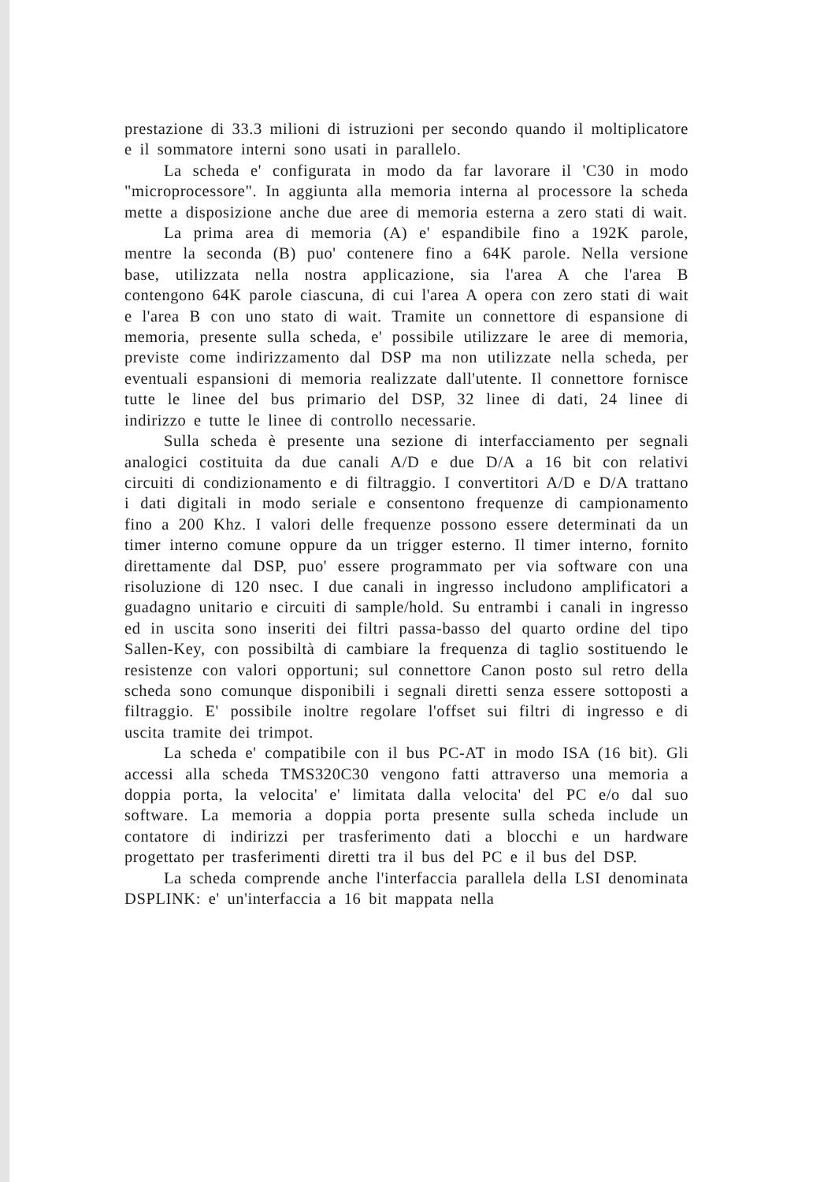prestazione di 33.3 milioni di istruzioni per secondo quando il moltiplicatore e il sommatore interni sono usati in parallelo.
La scheda e' configurata in modo da far lavorare il 'C30 in modo "microprocessore". In aggiunta alla memoria interna al processore la scheda mette a disposizione anche due aree di memoria esterna a zero stati di wait.
La prima area di memoria (A) e' espandibile fino a 192K parole, mentre la seconda (B) puo' contenere fino a 64K parole. Nella versione base, utilizzata nella nostra applicazione, sia l'area A che l'area B contengono 64K parole ciascuna, di cui l'area A opera con zero stati di wait e l'area B con uno stato di wait. Tramite un connettore di espansione di memoria, presente sulla scheda, e' possibile utilizzare le aree di memoria, previste come indirizzamento dal DSP ma non utilizzate nella scheda, per eventuali espansioni di memoria realizzate dall'utente. Il connettore fornisce tutte le linee del bus primario del DSP, 32 linee di dati, 24 linee di indirizzo e tutte le linee di controllo necessarie.
Sulla scheda è presente una sezione di interfacciamento per segnali analogici costituita da due canali A/D e due D/A a 16 bit con relativi circuiti di condizionamento e di filtraggio. I convertitori A/D e D/A trattano i dati digitali in modo seriale e consentono frequenze di campionamento fino a 200 Khz. I valori delle frequenze possono essere determinati da un timer interno comune oppure da un trigger esterno. Il timer interno, fornito direttamente dal DSP, puo' essere programmato per via software con una risoluzione di 120 nsec. I due canali in ingresso includono amplificatori a guadagno unitario e circuiti di sample/hold. Su entrambi i canali in ingresso ed in uscita sono inseriti dei filtri passa-basso del quarto ordine del tipo Sallen-Key, con possibiltà di cambiare la frequenza di taglio sostituendo le resistenze con valori opportuni; sul connettore Canon posto sul retro della scheda sono comunque disponibili i segnali diretti senza essere sottoposti a filtraggio. E' possibile inoltre regolare l'offset sui filtri di ingresso e di uscita tramite dei trimpot.
La scheda e' compatibile con il bus PC-AT in modo ISA (16 bit). Gli accessi alla scheda TMS320C30 vengono fatti attraverso una memoria a doppia porta, la velocita' e' limitata dalla velocita' del PC e/o dal suo software. La memoria a doppia porta presente sulla scheda include un contatore di indirizzi per trasferimento dati a blocchi e un hardware progettato per trasferimenti diretti tra il bus del PC e il bus del DSP.
La scheda comprende anche l'interfaccia parallela della LSI denominata DSPLINK: e' un'interfaccia a 16 bit mappata nella